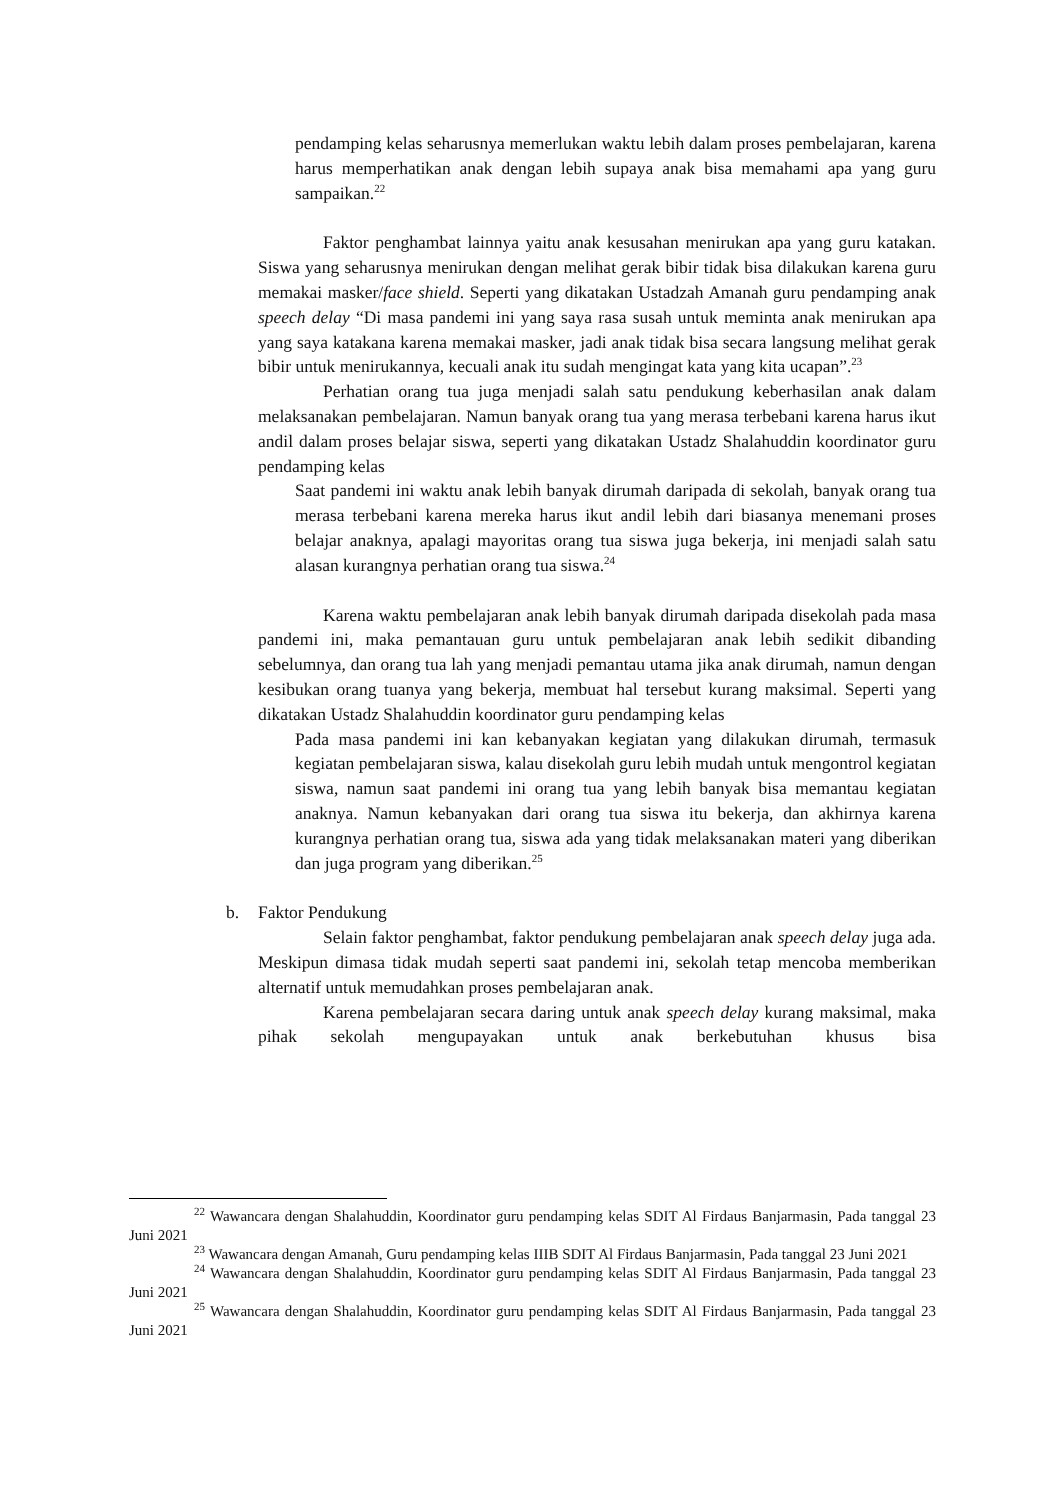pendamping kelas seharusnya memerlukan waktu lebih dalam proses pembelajaran, karena harus memperhatikan anak dengan lebih supaya anak bisa memahami apa yang guru sampaikan.<sup>22</sup>
Faktor penghambat lainnya yaitu anak kesusahan menirukan apa yang guru katakan. Siswa yang seharusnya menirukan dengan melihat gerak bibir tidak bisa dilakukan karena guru memakai masker/face shield. Seperti yang dikatakan Ustadzah Amanah guru pendamping anak speech delay “Di masa pandemi ini yang saya rasa susah untuk meminta anak menirukan apa yang saya katakana karena memakai masker, jadi anak tidak bisa secara langsung melihat gerak bibir untuk menirukannya, kecuali anak itu sudah mengingat kata yang kita ucapan”.<sup>23</sup>
Perhatian orang tua juga menjadi salah satu pendukung keberhasilan anak dalam melaksanakan pembelajaran. Namun banyak orang tua yang merasa terbebani karena harus ikut andil dalam proses belajar siswa, seperti yang dikatakan Ustadz Shalahuddin koordinator guru pendamping kelas
Saat pandemi ini waktu anak lebih banyak dirumah daripada di sekolah, banyak orang tua merasa terbebani karena mereka harus ikut andil lebih dari biasanya menemani proses belajar anaknya, apalagi mayoritas orang tua siswa juga bekerja, ini menjadi salah satu alasan kurangnya perhatian orang tua siswa.<sup>24</sup>
Karena waktu pembelajaran anak lebih banyak dirumah daripada disekolah pada masa pandemi ini, maka pemantauan guru untuk pembelajaran anak lebih sedikit dibanding sebelumnya, dan orang tua lah yang menjadi pemantau utama jika anak dirumah, namun dengan kesibukan orang tuanya yang bekerja, membuat hal tersebut kurang maksimal. Seperti yang dikatakan Ustadz Shalahuddin koordinator guru pendamping kelas
Pada masa pandemi ini kan kebanyakan kegiatan yang dilakukan dirumah, termasuk kegiatan pembelajaran siswa, kalau disekolah guru lebih mudah untuk mengontrol kegiatan siswa, namun saat pandemi ini orang tua yang lebih banyak bisa memantau kegiatan anaknya. Namun kebanyakan dari orang tua siswa itu bekerja, dan akhirnya karena kurangnya perhatian orang tua, siswa ada yang tidak melaksanakan materi yang diberikan dan juga program yang diberikan.<sup>25</sup>
b. Faktor Pendukung
Selain faktor penghambat, faktor pendukung pembelajaran anak speech delay juga ada. Meskipun dimasa tidak mudah seperti saat pandemi ini, sekolah tetap mencoba memberikan alternatif untuk memudahkan proses pembelajaran anak.
Karena pembelajaran secara daring untuk anak speech delay kurang maksimal, maka pihak sekolah mengupayakan untuk anak berkebutuhan khusus bisa
<sup>22</sup> Wawancara dengan Shalahuddin, Koordinator guru pendamping kelas SDIT Al Firdaus Banjarmasin, Pada tanggal 23 Juni 2021
<sup>23</sup> Wawancara dengan Amanah, Guru pendamping kelas IIIB SDIT Al Firdaus Banjarmasin, Pada tanggal 23 Juni 2021
<sup>24</sup> Wawancara dengan Shalahuddin, Koordinator guru pendamping kelas SDIT Al Firdaus Banjarmasin, Pada tanggal 23 Juni 2021
<sup>25</sup> Wawancara dengan Shalahuddin, Koordinator guru pendamping kelas SDIT Al Firdaus Banjarmasin, Pada tanggal 23 Juni 2021